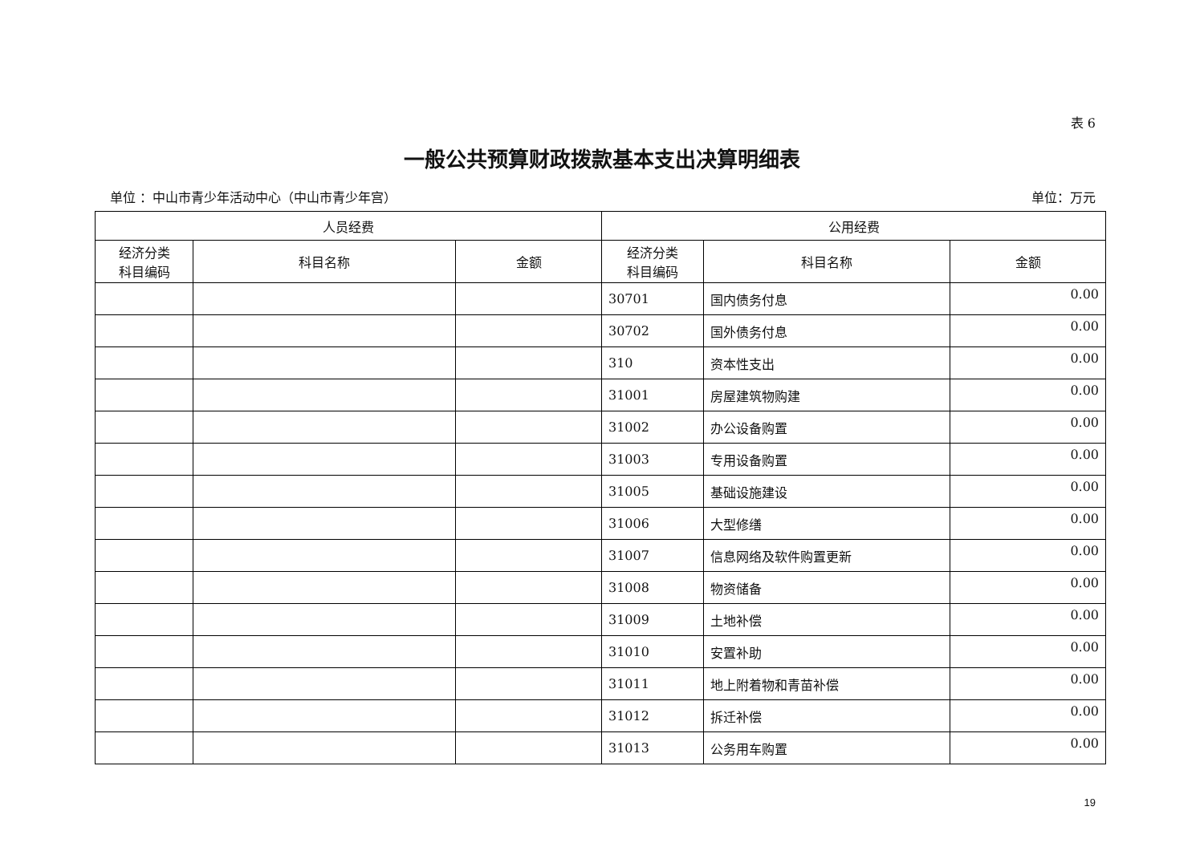表 6
一般公共预算财政拨款基本支出决算明细表
单位 ：中山市青少年活动中心（中山市青少年宫） 单位：万元
| 人员经费 | | | 公用经费 | | |
| --- | --- | --- | --- | --- | --- |
| 经济分类 科目编码 | 科目名称 | 金额 | 经济分类 科目编码 | 科目名称 | 金额 |
| | | | 30701 | 国内债务付息 | 0.00 |
| | | | 30702 | 国外债务付息 | 0.00 |
| | | | 310 | 资本性支出 | 0.00 |
| | | | 31001 | 房屋建筑物购建 | 0.00 |
| | | | 31002 | 办公设备购置 | 0.00 |
| | | | 31003 | 专用设备购置 | 0.00 |
| | | | 31005 | 基础设施建设 | 0.00 |
| | | | 31006 | 大型修缮 | 0.00 |
| | | | 31007 | 信息网络及软件购置更新 | 0.00 |
| | | | 31008 | 物资储备 | 0.00 |
| | | | 31009 | 土地补偿 | 0.00 |
| | | | 31010 | 安置补助 | 0.00 |
| | | | 31011 | 地上附着物和青苗补偿 | 0.00 |
| | | | 31012 | 拆迁补偿 | 0.00 |
| | | | 31013 | 公务用车购置 | 0.00 |
19